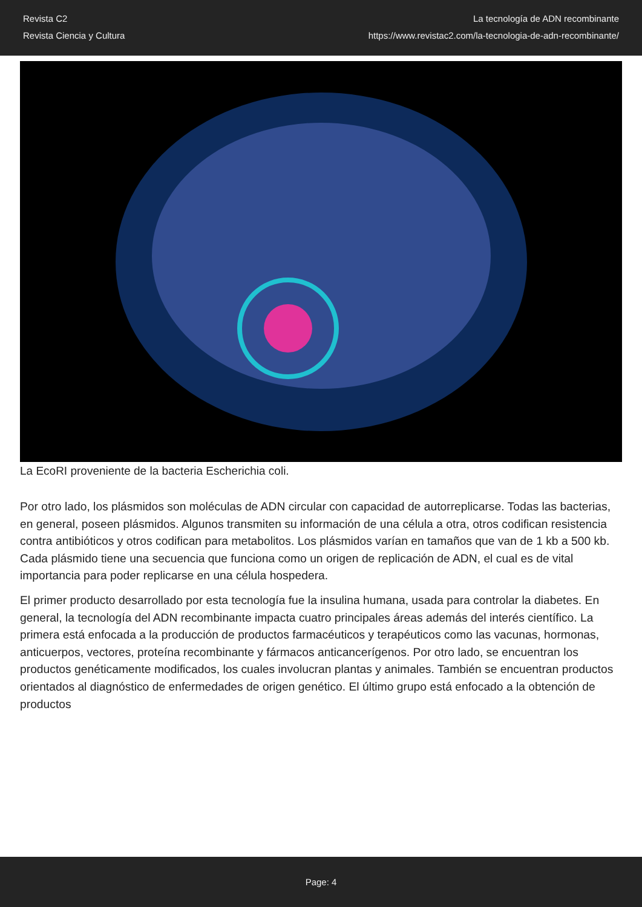Revista C2
Revista Ciencia y Cultura
La tecnología de ADN recombinante
https://www.revistac2.com/la-tecnologia-de-adn-recombinante/
La EcoRI proveniente de la bacteria Escherichia coli.
Por otro lado, los plásmidos son moléculas de ADN circular con capacidad de autorreplicarse. Todas las bacterias, en general, poseen plásmidos. Algunos transmiten su información de una célula a otra, otros codifican resistencia contra antibióticos y otros codifican para metabolitos. Los plásmidos varían en tamaños que van de 1 kb a 500 kb. Cada plásmido tiene una secuencia que funciona como un origen de replicación de ADN, el cual es de vital importancia para poder replicarse en una célula hospedera.
El primer producto desarrollado por esta tecnología fue la insulina humana, usada para controlar la diabetes. En general, la tecnología del ADN recombinante impacta cuatro principales áreas además del interés científico. La primera está enfocada a la producción de productos farmacéuticos y terapéuticos como las vacunas, hormonas, anticuerpos, vectores, proteína recombinante y fármacos anticancerígenos. Por otro lado, se encuentran los productos genéticamente modificados, los cuales involucran plantas y animales. También se encuentran productos orientados al diagnóstico de enfermedades de origen genético. El último grupo está enfocado a la obtención de productos
Page: 4